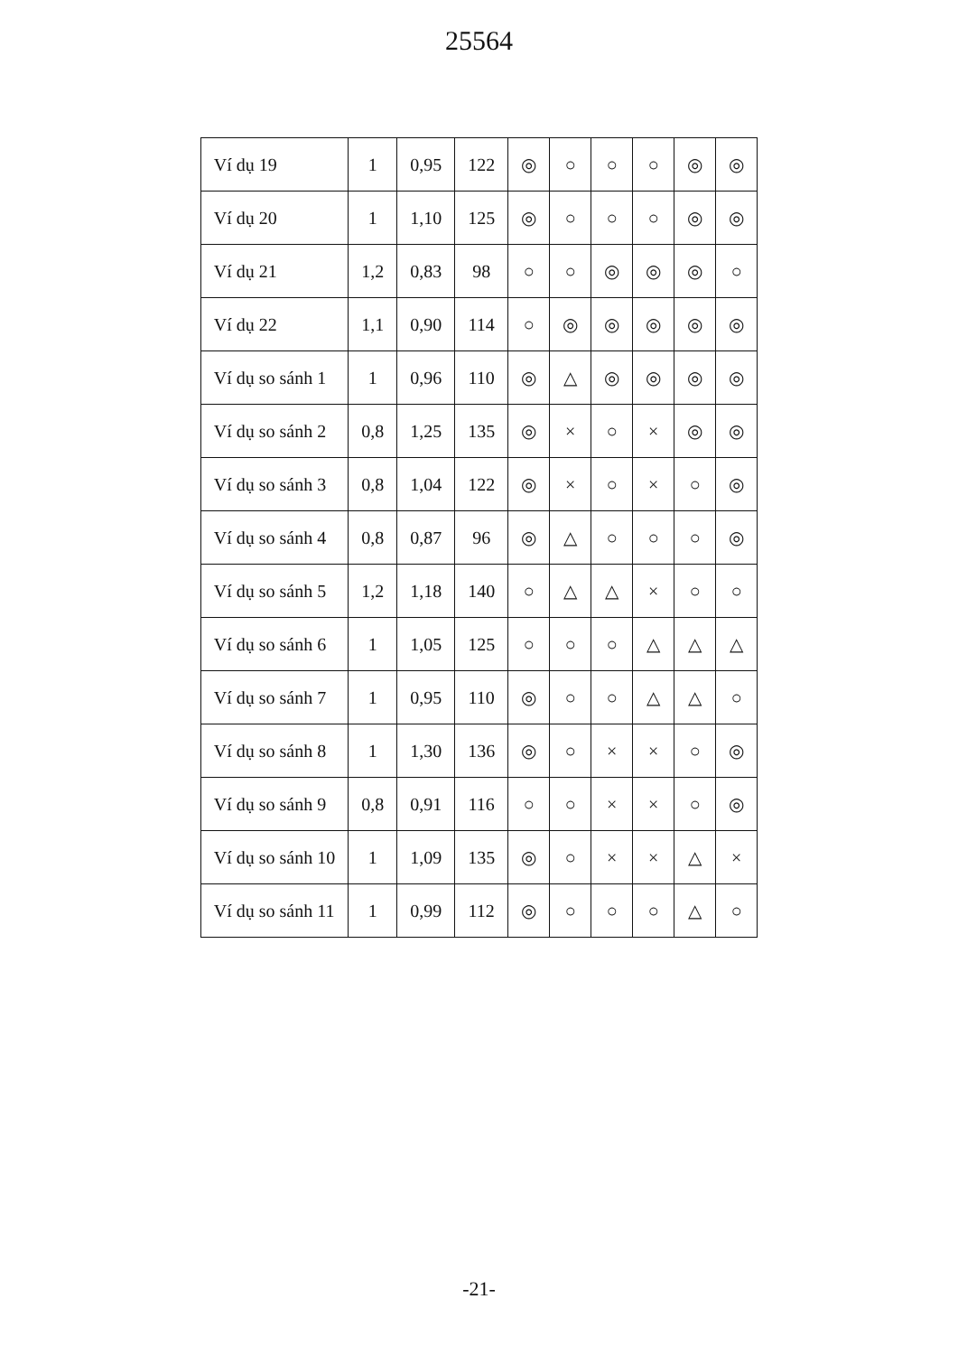25564
| Ví dụ 19 | 1 | 0,95 | 122 | ◎ | ○ | ○ | ○ | ◎ | ◎ |
| Ví dụ 20 | 1 | 1,10 | 125 | ◎ | ○ | ○ | ○ | ◎ | ◎ |
| Ví dụ 21 | 1,2 | 0,83 | 98 | ○ | ○ | ◎ | ◎ | ◎ | ○ |
| Ví dụ 22 | 1,1 | 0,90 | 114 | ○ | ◎ | ◎ | ◎ | ◎ | ◎ |
| Ví dụ so sánh 1 | 1 | 0,96 | 110 | ◎ | △ | ◎ | ◎ | ◎ | ◎ |
| Ví dụ so sánh 2 | 0,8 | 1,25 | 135 | ◎ | × | ○ | × | ◎ | ◎ |
| Ví dụ so sánh 3 | 0,8 | 1,04 | 122 | ◎ | × | ○ | × | ○ | ◎ |
| Ví dụ so sánh 4 | 0,8 | 0,87 | 96 | ◎ | △ | ○ | ○ | ○ | ◎ |
| Ví dụ so sánh 5 | 1,2 | 1,18 | 140 | ○ | △ | △ | × | ○ | ○ |
| Ví dụ so sánh 6 | 1 | 1,05 | 125 | ○ | ○ | ○ | △ | △ | △ |
| Ví dụ so sánh 7 | 1 | 0,95 | 110 | ◎ | ○ | ○ | △ | △ | ○ |
| Ví dụ so sánh 8 | 1 | 1,30 | 136 | ◎ | ○ | × | × | ○ | ◎ |
| Ví dụ so sánh 9 | 0,8 | 0,91 | 116 | ○ | ○ | × | × | ○ | ◎ |
| Ví dụ so sánh 10 | 1 | 1,09 | 135 | ◎ | ○ | × | × | △ | × |
| Ví dụ so sánh 11 | 1 | 0,99 | 112 | ◎ | ○ | ○ | ○ | △ | ○ |
-21-